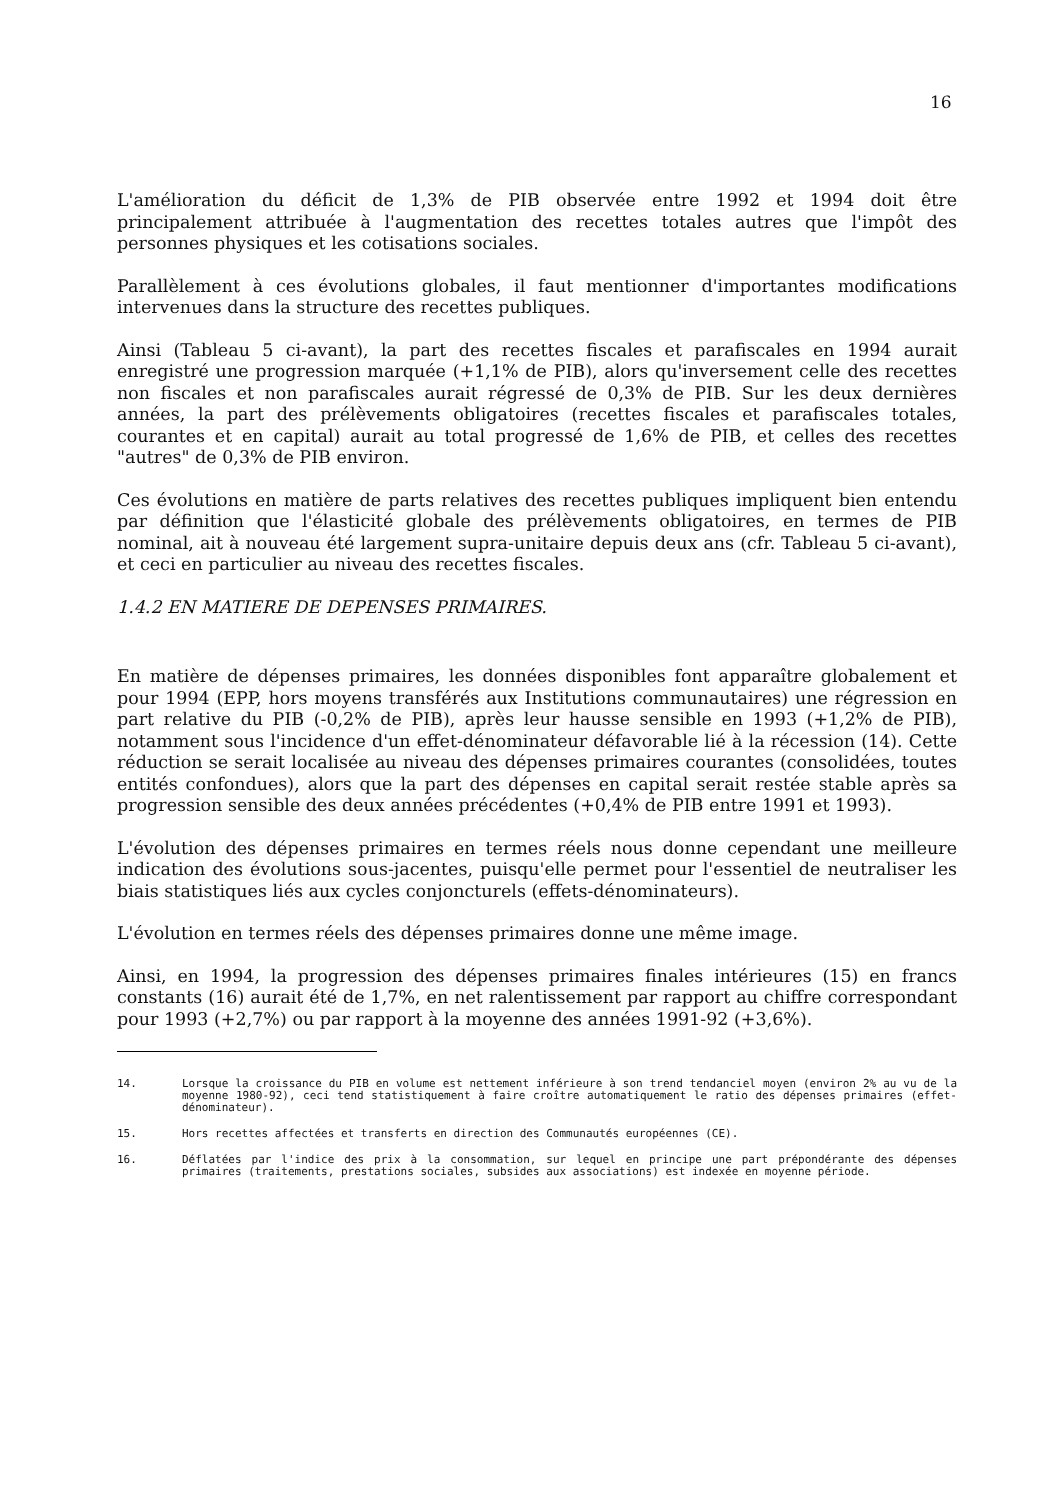16
L'amélioration du déficit de 1,3% de PIB observée entre 1992 et 1994 doit être principalement attribuée à l'augmentation des recettes totales autres que l'impôt des personnes physiques et les cotisations sociales.
Parallèlement à ces évolutions globales, il faut mentionner d'importantes modifications intervenues dans la structure des recettes publiques.
Ainsi (Tableau 5 ci-avant), la part des recettes fiscales et parafiscales en 1994 aurait enregistré une progression marquée (+1,1% de PIB), alors qu'inversement celle des recettes non fiscales et non parafiscales aurait régressé de 0,3% de PIB. Sur les deux dernières années, la part des prélèvements obligatoires (recettes fiscales et parafiscales totales, courantes et en capital) aurait au total progressé de 1,6% de PIB, et celles des recettes "autres" de 0,3% de PIB environ.
Ces évolutions en matière de parts relatives des recettes publiques impliquent bien entendu par définition que l'élasticité globale des prélèvements obligatoires, en termes de PIB nominal, ait à nouveau été largement supra-unitaire depuis deux ans (cfr. Tableau 5 ci-avant), et ceci en particulier au niveau des recettes fiscales.
1.4.2 EN MATIERE DE DEPENSES PRIMAIRES.
En matière de dépenses primaires, les données disponibles font apparaître globalement et pour 1994 (EPP, hors moyens transférés aux Institutions communautaires) une régression en part relative du PIB (-0,2% de PIB), après leur hausse sensible en 1993 (+1,2% de PIB), notamment sous l'incidence d'un effet-dénominateur défavorable lié à la récession (14). Cette réduction se serait localisée au niveau des dépenses primaires courantes (consolidées, toutes entités confondues), alors que la part des dépenses en capital serait restée stable après sa progression sensible des deux années précédentes (+0,4% de PIB entre 1991 et 1993).
L'évolution des dépenses primaires en termes réels nous donne cependant une meilleure indication des évolutions sous-jacentes, puisqu'elle permet pour l'essentiel de neutraliser les biais statistiques liés aux cycles conjoncturels (effets-dénominateurs).
L'évolution en termes réels des dépenses primaires donne une même image.
Ainsi, en 1994, la progression des dépenses primaires finales intérieures (15) en francs constants (16) aurait été de 1,7%, en net ralentissement par rapport au chiffre correspondant pour 1993 (+2,7%) ou par rapport à la moyenne des années 1991-92 (+3,6%).
14. Lorsque la croissance du PIB en volume est nettement inférieure à son trend tendanciel moyen (environ 2% au vu de la moyenne 1980-92), ceci tend statistiquement à faire croître automatiquement le ratio des dépenses primaires (effet-dénominateur).
15. Hors recettes affectées et transferts en direction des Communautés européennes (CE).
16. Déflatées par l'indice des prix à la consommation, sur lequel en principe une part prépondérante des dépenses primaires (traitements, prestations sociales, subsides aux associations) est indexée en moyenne période.